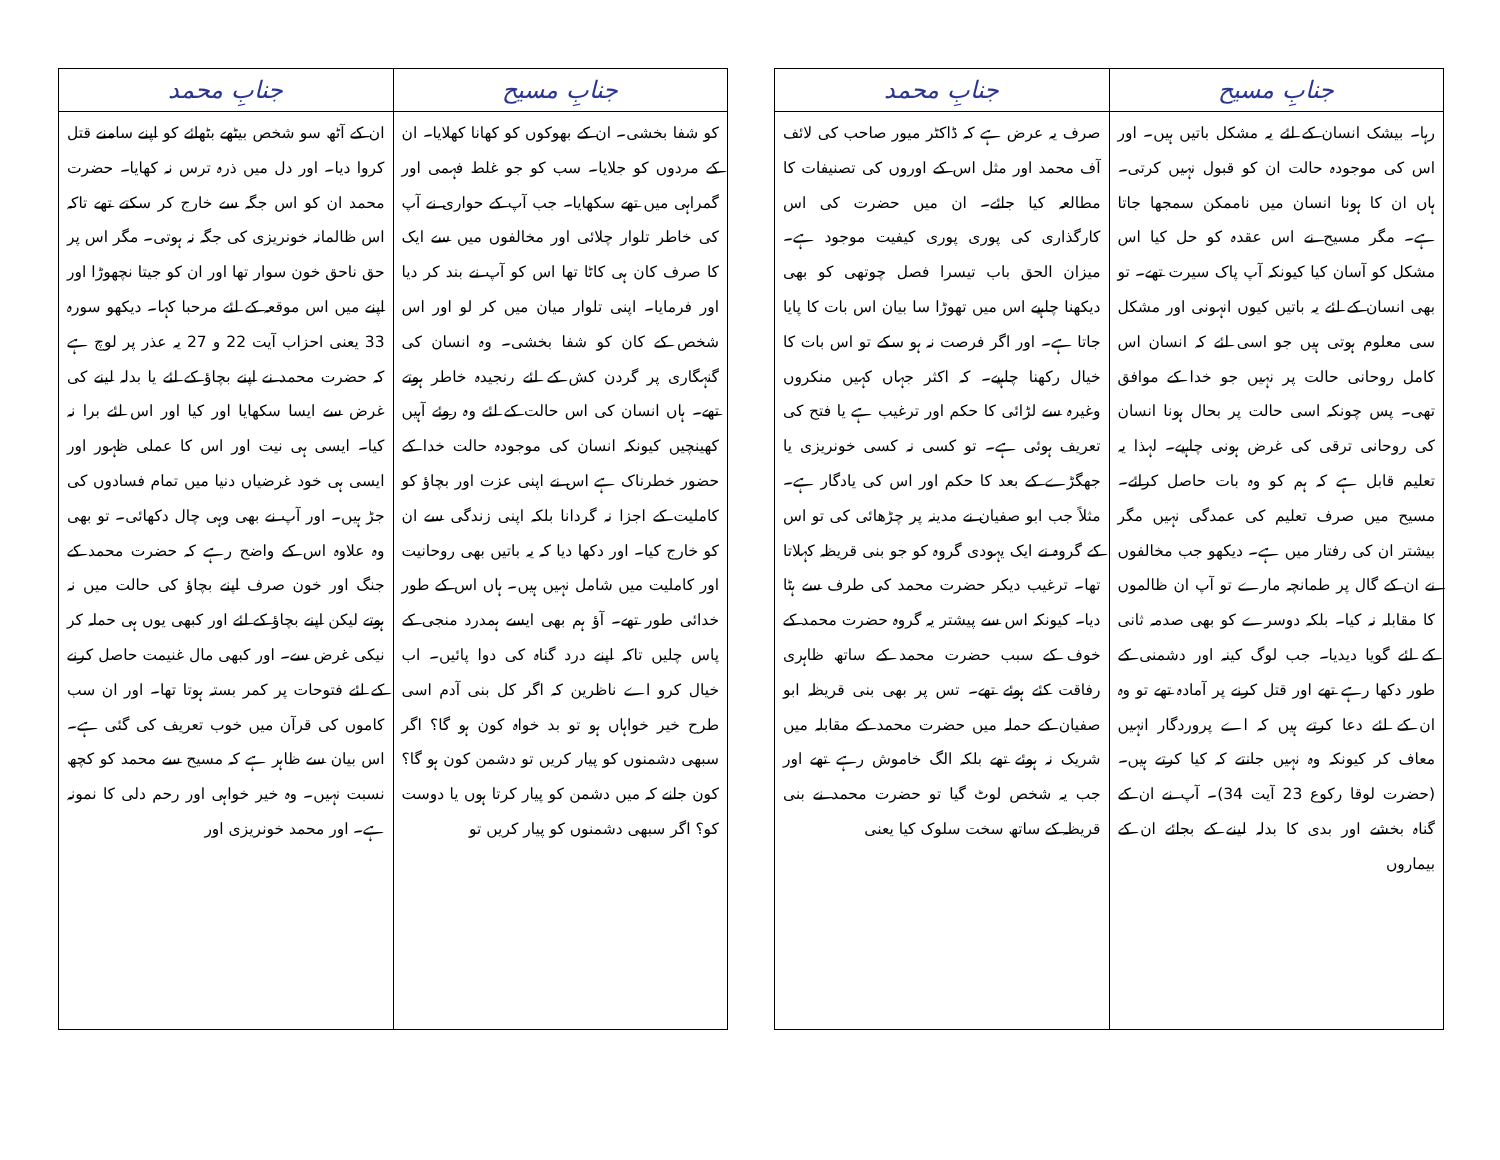| جنابِ مسیح | جنابِ محمد |
| --- | --- |
| رہا۔ بیشک انسان کے لئے یہ مشکل باتیں ہیں۔ اور اس کی موجودہ حالت ان کو قبول نہیں کرتی۔ ہاں ان کا ہونا انسان میں ناممکن سمجھا جاتا ہے۔ مگر مسیح نے اس عقدہ کو حل کیا اس مشکل کو آسان کیا کیونکہ آپ پاک سیرت تھے۔ تو بھی انسان کے لئے یہ باتیں کیوں انہونی اور مشکل سی معلوم ہوتی ہیں جو اسی لئے کہ انسان اس کامل روحانی حالت پر نہیں جو خدا کے موافق تھی۔ پس چونکہ اسی حالت پر بحال ہونا انسان کی روحانی ترقی کی غرض ہونی چاہیے۔ لہذا یہ تعلیم قابل ہے کہ ہم کو وہ بات حاصل کرائے۔ مسیح میں صرف تعلیم کی عمدگی نہیں مگر بیشتر ان کی رفتار میں ہے۔ دیکھو جب مخالفوں نے ان کے گال پر طمانچہ مارے تو آپ ان ظالموں کا مقابلہ نہ کیا۔ بلکہ دوسرے کو بھی صدمہ ثانی کے لئے گویا دیدیا۔ جب لوگ کینہ اور دشمنی کے طور دکھا رہے تھے اور قتل کرنے پر آمادہ تھے تو وہ ان کے لئے دعا کرتے ہیں کہ اے پروردگار انہیں معاف کر کیونکہ وہ نہیں جانتے کہ کیا کرتے ہیں۔ (حضرت لوقا رکوع 23 آیت 34)۔ آپ نے ان کے گناہ بخشے اور بدی کا بدلہ لینے کے بجائے ان کے بیماروں | صرف یہ عرض ہے کہ ڈاکٹر میور صاحب کی لائف آف محمد اور مثل اس کے اوروں کی تصنیفات کا مطالعہ کیا جائے۔ ان میں حضرت کی اس کارگذاری کی پوری پوری کیفیت موجود ہے۔ میزان الحق باب تیسرا فصل چوتھی کو بھی دیکھنا چاہیے اس میں تھوڑا سا بیان اس بات کا پایا جاتا ہے۔ اور اگر فرصت نہ ہو سکے تو اس بات کا خیال رکھنا چاہیے۔ کہ اکثر جہاں کہیں منکروں وغیرہ سے لڑائی کا حکم اور ترغیب ہے یا فتح کی تعریف ہوئی ہے۔ تو کسی نہ کسی خونریزی یا جھگڑے کے بعد کا حکم اور اس کی یادگار ہے۔ مثلاً جب ابو صفیان نے مدینہ پر چڑھائی کی تو اس کے گروہ نے ایک یہودی گروہ کو جو بنی قریظہ کہلاتا تھا۔ ترغیب دیکر حضرت محمد کی طرف سے ہٹا دیا۔ کیونکہ اس سے پیشتر یہ گروہ حضرت محمد کے خوف کے سبب حضرت محمد کے ساتھ ظاہری رفاقت کئے ہوئے تھے۔ تس پر بھی بنی قریظہ ابو صفیان کے حملہ میں حضرت محمد کے مقابلہ میں شریک نہ ہوئے تھے بلکہ الگ خاموش رہے تھے اور جب یہ شخص لوٹ گیا تو حضرت محمد نے بنی قریظہ کے ساتھ سخت سلوک کیا یعنی |
| جنابِ مسیح | جنابِ محمد |
| --- | --- |
| کو شفا بخشی۔ ان کے بھوکوں کو کھانا کھلایا۔ ان کے مردوں کو جلایا۔ سب کو جو غلط فہمی اور گمراہی میں تھے سکھایا۔ جب آپ کے حواری نے آپ کی خاطر تلوار چلائی اور مخالفوں میں سے ایک کا صرف کان ہی کاٹا تھا اس کو آپ نے بند کر دیا اور فرمایا۔ اپنی تلوار میان میں کر لو اور اس شخص کے کان کو شفا بخشی۔ وہ انسان کی گنہگاری پر گردن کش کے لئے رنجیدہ خاطر ہوتے تھے۔ ہاں انسان کی اس حالت کے لئے وہ روئے آہیں کھینچیں کیونکہ انسان کی موجودہ حالت خدا کے حضور خطرناک ہے اس نے اپنی عزت اور بچاؤ کو کاملیت کے اجزا نہ گردانا بلکہ اپنی زندگی سے ان کو خارج کیا۔ اور دکھا دیا کہ یہ باتیں بھی روحانیت اور کاملیت میں شامل نہیں ہیں۔ ہاں اس کے طور خدائی طور تھے۔ آؤ ہم بھی ایسے ہمدرد منجی کے پاس چلیں تاکہ اپنے درد گناہ کی دوا پائیں۔ اب خیال کرو اے ناظرین کہ اگر کل بنی آدم اسی طرح خیر خواہاں ہو تو بد خواہ کون ہو گا؟ اگر سبھی دشمنوں کو پیار کریں تو دشمن کون ہو گا؟ کون جانے کہ میں دشمن کو پیار کرتا ہوں یا دوست کو؟ اگر سبھی دشمنوں کو پیار کریں تو | ان کے آٹھ سو شخص بیٹھے بٹھائے کو اپنے سامنے قتل کروا دیا۔ اور دل میں ذرہ ترس نہ کھایا۔ حضرت محمد ان کو اس جگہ سے خارج کر سکتے تھے تاکہ اس ظالمانہ خونریزی کی جگہ نہ ہوتی۔ مگر اس پر حق ناحق خون سوار تھا اور ان کو جیتا نچھوڑا اور اپنے میں اس موقعہ کے لئے مرحبا کہا۔ دیکھو سورہ 33 یعنی احزاب آیت 22 و 27 یہ عذر پر لوچ ہے کہ حضرت محمد نے اپنے بچاؤ کے لئے یا بدلہ لینے کی غرض سے ایسا سکھایا اور کیا اور اس لئے برا نہ کیا۔ ایسی ہی نیت اور اس کا عملی ظہور اور ایسی ہی خود غرضیاں دنیا میں تمام فسادوں کی جڑ ہیں۔ اور آپ نے بھی وہی چال دکھائی۔ تو بھی وہ علاوہ اس کے واضح رہے کہ حضرت محمد کے جنگ اور خون صرف اپنے بچاؤ کی حالت میں نہ ہوتے لیکن اپنے بچاؤ کے لئے اور کبھی یوں ہی حملہ کر نیکی غرض سے۔ اور کبھی مال غنیمت حاصل کرنے کے لئے فتوحات پر کمر بستہ ہوتا تھا۔ اور ان سب کاموں کی قرآن میں خوب تعریف کی گئی ہے۔ اس بیان سے ظاہر ہے کہ مسیح سے محمد کو کچھ نسبت نہیں۔ وہ خیر خواہی اور رحم دلی کا نمونہ ہے۔ اور محمد خونریزی اور |